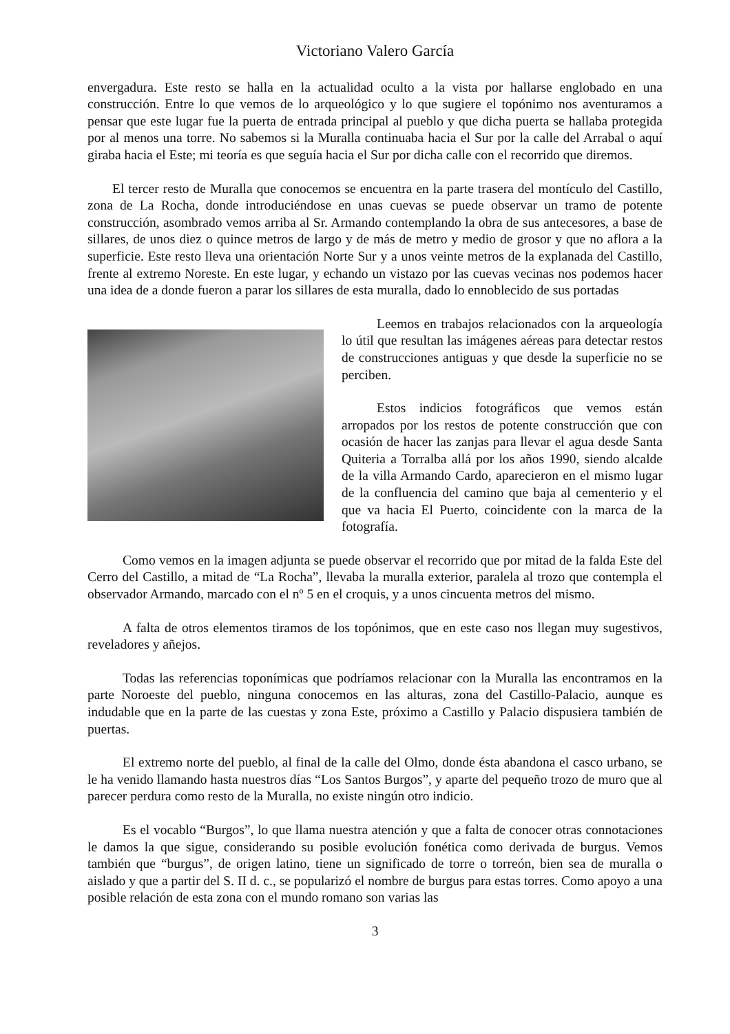Victoriano Valero García
envergadura. Este resto se halla en la actualidad oculto a la vista por hallarse englobado en una construcción. Entre lo que vemos de lo arqueológico y lo que sugiere el topónimo nos aventuramos a pensar que este lugar fue la puerta de entrada principal al pueblo y que dicha puerta se hallaba protegida por al menos una torre. No sabemos si la Muralla continuaba hacia el Sur por la calle del Arrabal o aquí giraba hacia el Este; mi teoría es que seguía hacia el Sur por dicha calle con el recorrido que diremos.
El tercer resto de Muralla que conocemos se encuentra en la parte trasera del montículo del Castillo, zona de La Rocha, donde introduciéndose en unas cuevas se puede observar un tramo de potente construcción, asombrado vemos arriba al Sr. Armando contemplando la obra de sus antecesores, a base de sillares, de unos diez o quince metros de largo y de más de metro y medio de grosor y que no aflora a la superficie. Este resto lleva una orientación Norte Sur y a unos veinte metros de la explanada del Castillo, frente al extremo Noreste. En este lugar, y echando un vistazo por las cuevas vecinas nos podemos hacer una idea de a donde fueron a parar los sillares de esta muralla, dado lo ennoblecido de sus portadas
Leemos en trabajos relacionados con la arqueología lo útil que resultan las imágenes aéreas para detectar restos de construcciones antiguas y que desde la superficie no se perciben.
Estos indicios fotográficos que vemos están arropados por los restos de potente construcción que con ocasión de hacer las zanjas para llevar el agua desde Santa Quiteria a Torralba allá por los años 1990, siendo alcalde de la villa Armando Cardo, aparecieron en el mismo lugar de la confluencia del camino que baja al cementerio y el que va hacia El Puerto, coincidente con la marca de la fotografía.
Como vemos en la imagen adjunta se puede observar el recorrido que por mitad de la falda Este del Cerro del Castillo, a mitad de “La Rocha”, llevaba la muralla exterior, paralela al trozo que contempla el observador Armando, marcado con el nº 5 en el croquis, y a unos cincuenta metros del mismo.
A falta de otros elementos tiramos de los topónimos, que en este caso nos llegan muy sugestivos, reveladores y añejos.
Todas las referencias toponímicas que podríamos relacionar con la Muralla las encontramos en la parte Noroeste del pueblo, ninguna conocemos en las alturas, zona del Castillo-Palacio, aunque es indudable que en la parte de las cuestas y zona Este, próximo a Castillo y Palacio dispusiera también de puertas.
El extremo norte del pueblo, al final de la calle del Olmo, donde ésta abandona el casco urbano, se le ha venido llamando hasta nuestros días “Los Santos Burgos”, y aparte del pequeño trozo de muro que al parecer perdura como resto de la Muralla, no existe ningún otro indicio.
Es el vocablo “Burgos”, lo que llama nuestra atención y que a falta de conocer otras connotaciones le damos la que sigue, considerando su posible evolución fonética como derivada de burgus. Vemos también que “burgus”, de origen latino, tiene un significado de torre o torreón, bien sea de muralla o aislado y que a partir del S. II d. c., se popularizó el nombre de burgus para estas torres. Como apoyo a una posible relación de esta zona con el mundo romano son varias las
3